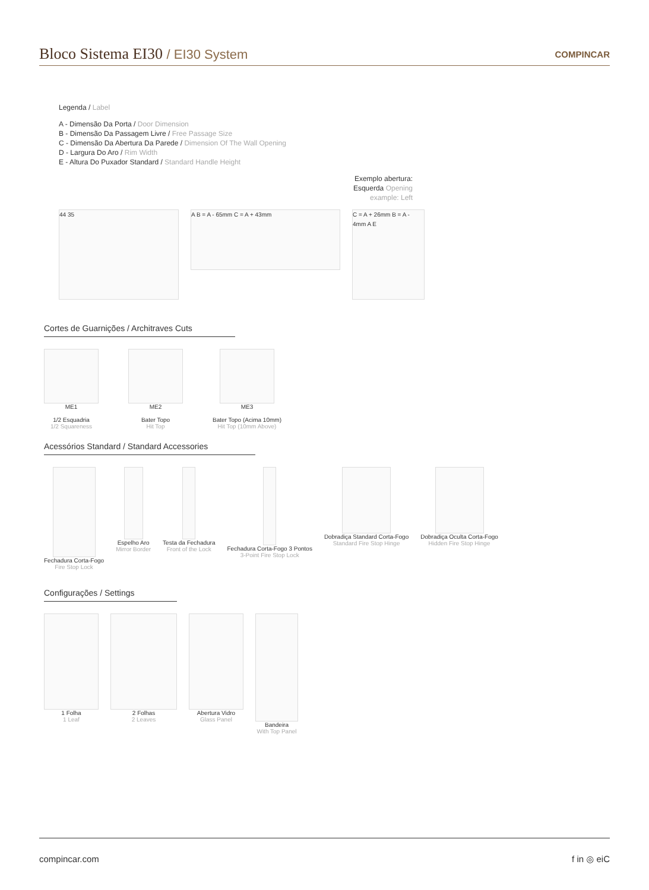Bloco Sistema EI30 / EI30 System
COMPINCAR
Legenda / Label
A - Dimensão Da Porta / Door Dimension
B - Dimensão Da Passagem Livre / Free Passage Size
C - Dimensão Da Abertura Da Parede / Dimension Of The Wall Opening
D - Largura Do Aro / Rim Width
E - Altura Do Puxador Standard / Standard Handle Height
Exemplo abertura: Esquerda Opening example: Left
44 35
A B = A - 65mm C = A + 43mm
C = A + 26mm B = A - 4mm A E
Cortes de Guarnições / Architraves Cuts
ME1
1/2 Esquadria
1/2 Squareness
ME2
Bater Topo
Hit Top
ME3
Bater Topo (Acima 10mm)
Hit Top (10mm Above)
Acessórios Standard / Standard Accessories
Fechadura Corta-Fogo
Fire Stop Lock
Espelho Aro
Mirror Border
Testa da Fechadura
Front of the Lock
Fechadura Corta-Fogo 3 Pontos
3-Point Fire Stop Lock
Dobradiça Standard Corta-Fogo
Standard Fire Stop Hinge
Dobradiça Oculta Corta-Fogo
Hidden Fire Stop Hinge
Configurações / Settings
1 Folha
1 Leaf
2 Folhas
2 Leaves
Abertura Vidro
Glass Panel
Bandeira
With Top Panel
compincar.com f in ◎ eiC